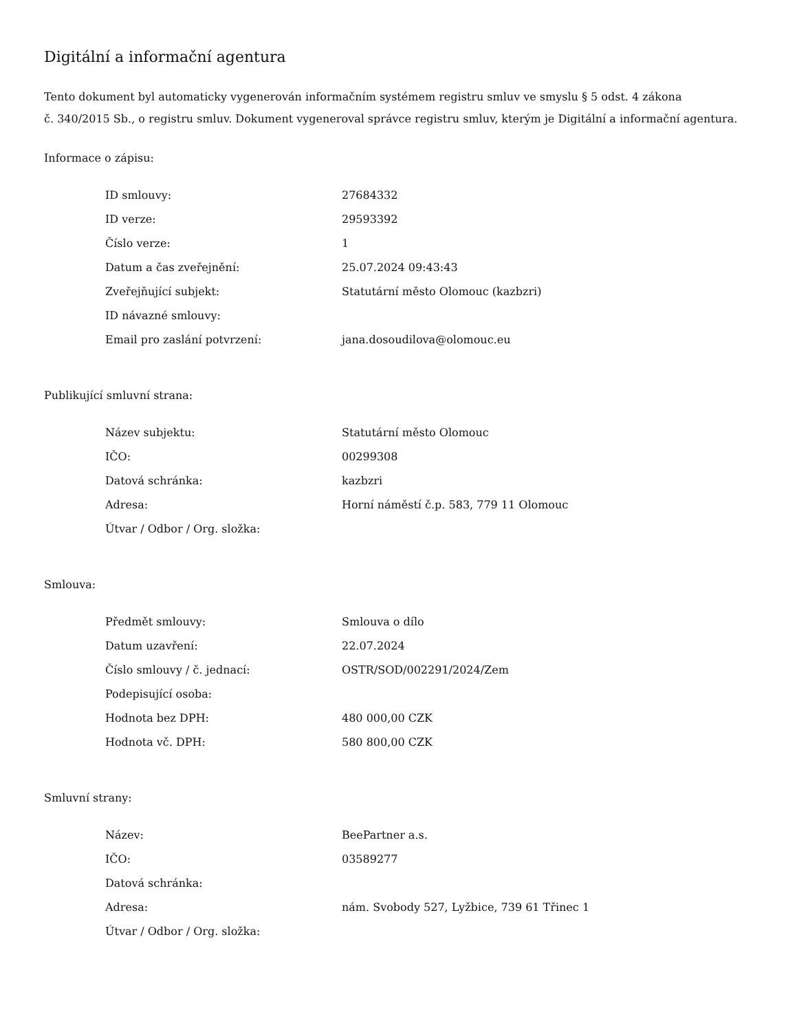Digitální a informační agentura
Tento dokument byl automaticky vygenerován informačním systémem registru smluv ve smyslu § 5 odst. 4 zákona
č. 340/2015 Sb., o registru smluv. Dokument vygeneroval správce registru smluv, kterým je Digitální a informační agentura.
Informace o zápisu:
| ID smlouvy: | 27684332 |
| ID verze: | 29593392 |
| Číslo verze: | 1 |
| Datum a čas zveřejnění: | 25.07.2024 09:43:43 |
| Zveřejňující subjekt: | Statutární město Olomouc (kazbzri) |
| ID návazné smlouvy: | |
| Email pro zaslání potvrzení: | jana.dosoudilova@olomouc.eu |
Publikující smluvní strana:
| Název subjektu: | Statutární město Olomouc |
| IČO: | 00299308 |
| Datová schránka: | kazbzri |
| Adresa: | Horní náměstí č.p. 583, 779 11 Olomouc |
| Útvar / Odbor / Org. složka: | |
Smlouva:
| Předmět smlouvy: | Smlouva o dílo |
| Datum uzavření: | 22.07.2024 |
| Číslo smlouvy / č. jednací: | OSTR/SOD/002291/2024/Zem |
| Podepisující osoba: | |
| Hodnota bez DPH: | 480 000,00 CZK |
| Hodnota vč. DPH: | 580 800,00 CZK |
Smluvní strany:
| Název: | BeePartner a.s. |
| IČO: | 03589277 |
| Datová schránka: | |
| Adresa: | nám. Svobody 527, Lyžbice, 739 61 Třinec 1 |
| Útvar / Odbor / Org. složka: | |